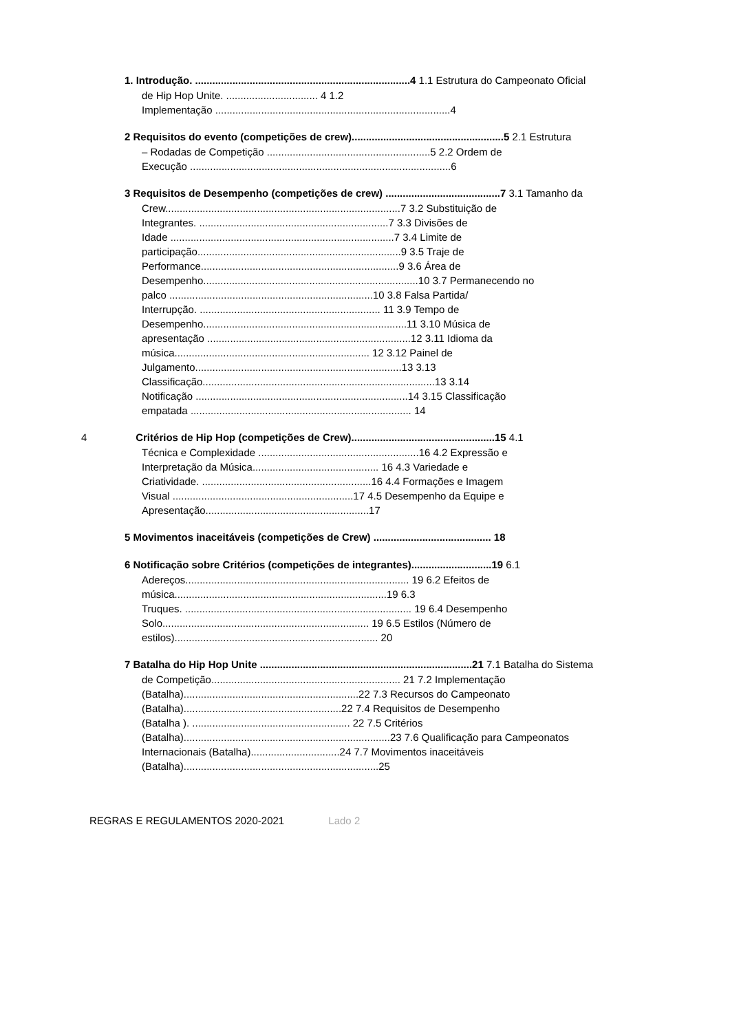1. Introdução. ...........................................................................4 1.1 Estrutura do Campeonato Oficial
de Hip Hop Unite. ................................ 4 1.2
Implementação ..................................................................................4
2 Requisitos do evento (competições de crew).....................................................5 2.1 Estrutura
– Rodadas de Competição .........................................................5 2.2 Ordem de
Execução ...........................................................................................6
3 Requisitos de Desempenho (competições de crew) ........................................7 3.1 Tamanho da
Crew..................................................................................7 3.2 Substituição de
Integrantes. ..................................................................7 3.3 Divisões de
Idade ..............................................................................7 3.4 Limite de
participação.......................................................................9 3.5 Traje de
Performance.....................................................................9 3.6 Área de
Desempenho...........................................................................10 3.7 Permanecendo no
palco .......................................................................10 3.8 Falsa Partida/
Interrupção. ............................................................... 11 3.9 Tempo de
Desempenho.......................................................................11 3.10 Música de
apresentação .......................................................................12 3.11 Idioma da
música.................................................................... 12 3.12 Painel de
Julgamento........................................................................13 3.13
Classificação.................................................................................13 3.14
Notificação ..........................................................................14 3.15 Classificação
empatada ............................................................................. 14
4 Critérios de Hip Hop (competições de Crew)..................................................15 4.1
Técnica e Complexidade ........................................................16 4.2 Expressão e
Interpretação da Música............................................ 16 4.3 Variedade e
Criatividade. ...........................................................16 4.4 Formações e Imagem
Visual ...............................................................17 4.5 Desempenho da Equipe e
Apresentação.........................................................17
5 Movimentos inaceitáveis (competições de Crew) ......................................... 18
6 Notificação sobre Critérios (competições de integrantes)............................19 6.1
Adereços.............................................................................. 19 6.2 Efeitos de
música..........................................................................19 6.3
Truques. ............................................................................... 19 6.4 Desempenho
Solo........................................................................ 19 6.5 Estilos (Número de
estilos)....................................................................... 20
7 Batalha do Hip Hop Unite ..........................................................................21 7.1 Batalha do Sistema
de Competição.................................................................. 21 7.2 Implementação
(Batalha).............................................................22 7.3 Recursos do Campeonato
(Batalha).......................................................22 7.4 Requisitos de Desempenho
(Batalha ). ....................................................... 22 7.5 Critérios
(Batalha)........................................................................23 7.6 Qualificação para Campeonatos
Internacionais (Batalha)...............................24 7.7 Movimentos inaceitáveis
(Batalha)....................................................................25
REGRAS E REGULAMENTOS 2020-2021 Lado 2